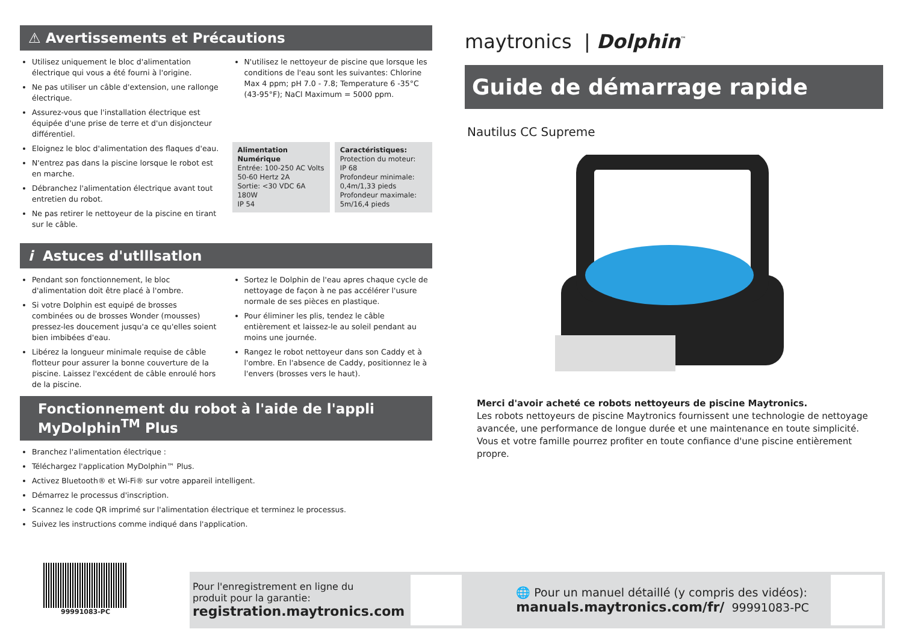⚠ Avertissements et Précautions
Utilisez uniquement le bloc d'alimentation électrique qui vous a été fourni à l'origine.
Ne pas utiliser un câble d'extension, une rallonge électrique.
Assurez-vous que l'installation électrique est équipée d'une prise de terre et d'un disjoncteur différentiel.
Eloignez le bloc d'alimentation des flaques d'eau.
N'entrez pas dans la piscine lorsque le robot est en marche.
Débranchez l'alimentation électrique avant tout entretien du robot.
Ne pas retirer le nettoyeur de la piscine en tirant sur le câble.
N'utilisez le nettoyeur de piscine que lorsque les conditions de l'eau sont les suivantes: Chlorine Max 4 ppm; pH 7.0 - 7.8; Temperature 6 -35°C (43-95°F); NaCl Maximum = 5000 ppm.
Alimentation Numérique
Entrée: 100-250 AC Volts
50-60 Hertz 2A
Sortie: <30 VDC 6A 180W
IP 54
Caractéristiques:
Protection du moteur:
IP 68
Profondeur minimale:
0,4m/1,33 pieds
Profondeur maximale:
5m/16,4 pieds
i Astuces d'utlllsatlon
Pendant son fonctionnement, le bloc d'alimentation doit être placé à l'ombre.
Si votre Dolphin est equipé de brosses combinées ou de brosses Wonder (mousses) pressez-les doucement jusqu'a ce qu'elles soient bien imbibées d'eau.
Libérez la longueur minimale requise de câble flotteur pour assurer la bonne couverture de la piscine. Laissez l'excédent de câble enroulé hors de la piscine.
Sortez le Dolphin de l'eau apres chaque cycle de nettoyage de façon à ne pas accélérer l'usure normale de ses pièces en plastique.
Pour éliminer les plis, tendez le câble entièrement et laissez-le au soleil pendant au moins une journée.
Rangez le robot nettoyeur dans son Caddy et à l'ombre. En l'absence de Caddy, positionnez le à l'envers (brosses vers le haut).
Fonctionnement du robot à l'aide de l'appli
MyDolphin<sup>TM</sup> Plus
Branchez l'alimentation électrique :
Téléchargez l'application MyDolphin™ Plus.
Activez Bluetooth® et Wi-Fi® sur votre appareil intelligent.
Démarrez le processus d'inscription.
Scannez le code QR imprimé sur l'alimentation électrique et terminez le processus.
Suivez les instructions comme indiqué dans l'application.
maytronics | Dolphin<sup>™</sup>
Guide de démarrage rapide
Nautilus CC Supreme
Merci d'avoir acheté ce robots nettoyeurs de piscine Maytronics.
Les robots nettoyeurs de piscine Maytronics fournissent une technologie de nettoyage avancée, une performance de longue durée et une maintenance en toute simplicité. Vous et votre famille pourrez profiter en toute confiance d'une piscine entièrement propre.
99991083-PC
Pour l'enregistrement en ligne du
produit pour la garantie:
registration.maytronics.com
🌐 Pour un manuel détaillé (y compris des vidéos):
manuals.maytronics.com/fr/ 99991083-PC